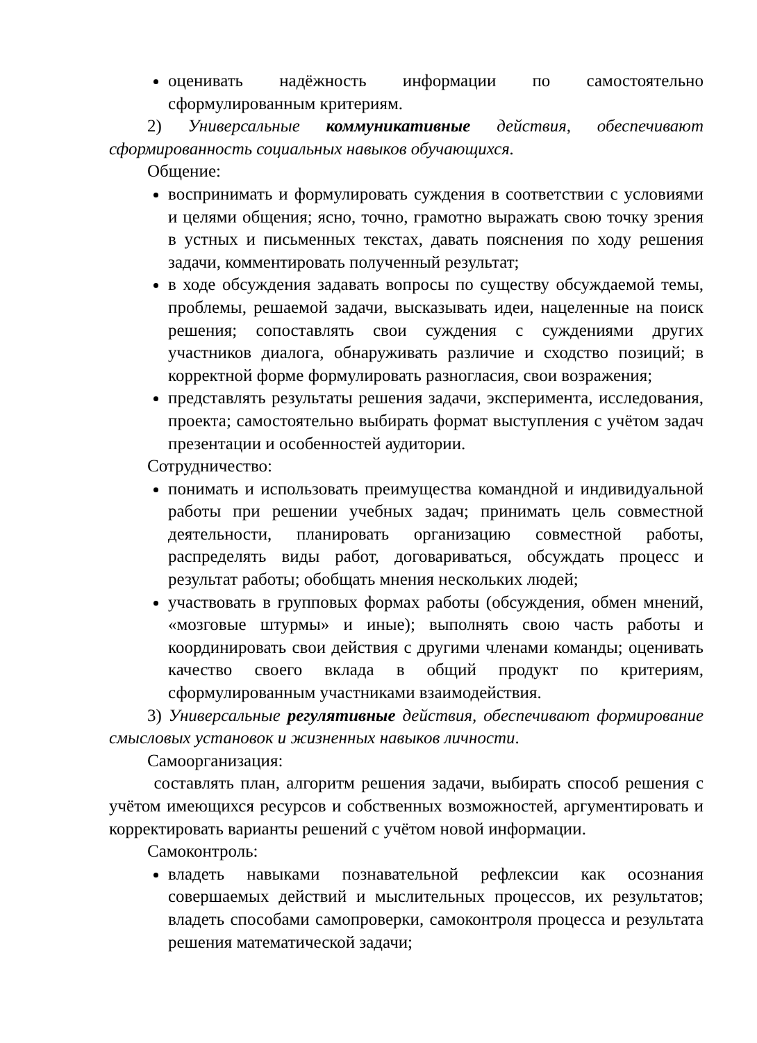оценивать надёжность информации по самостоятельно сформулированным критериям.
2) Универсальные коммуникативные действия, обеспечивают сформированность социальных навыков обучающихся.
Общение:
воспринимать и формулировать суждения в соответствии с условиями и целями общения; ясно, точно, грамотно выражать свою точку зрения в устных и письменных текстах, давать пояснения по ходу решения задачи, комментировать полученный результат;
в ходе обсуждения задавать вопросы по существу обсуждаемой темы, проблемы, решаемой задачи, высказывать идеи, нацеленные на поиск решения; сопоставлять свои суждения с суждениями других участников диалога, обнаруживать различие и сходство позиций; в корректной форме формулировать разногласия, свои возражения;
представлять результаты решения задачи, эксперимента, исследования, проекта; самостоятельно выбирать формат выступления с учётом задач презентации и особенностей аудитории.
Сотрудничество:
понимать и использовать преимущества командной и индивидуальной работы при решении учебных задач; принимать цель совместной деятельности, планировать организацию совместной работы, распределять виды работ, договариваться, обсуждать процесс и результат работы; обобщать мнения нескольких людей;
участвовать в групповых формах работы (обсуждения, обмен мнений, «мозговые штурмы» и иные); выполнять свою часть работы и координировать свои действия с другими членами команды; оценивать качество своего вклада в общий продукт по критериям, сформулированным участниками взаимодействия.
3) Универсальные регулятивные действия, обеспечивают формирование смысловых установок и жизненных навыков личности.
Самоорганизация:
составлять план, алгоритм решения задачи, выбирать способ решения с учётом имеющихся ресурсов и собственных возможностей, аргументировать и корректировать варианты решений с учётом новой информации.
Самоконтроль:
владеть навыками познавательной рефлексии как осознания совершаемых действий и мыслительных процессов, их результатов; владеть способами самопроверки, самоконтроля процесса и результата решения математической задачи;